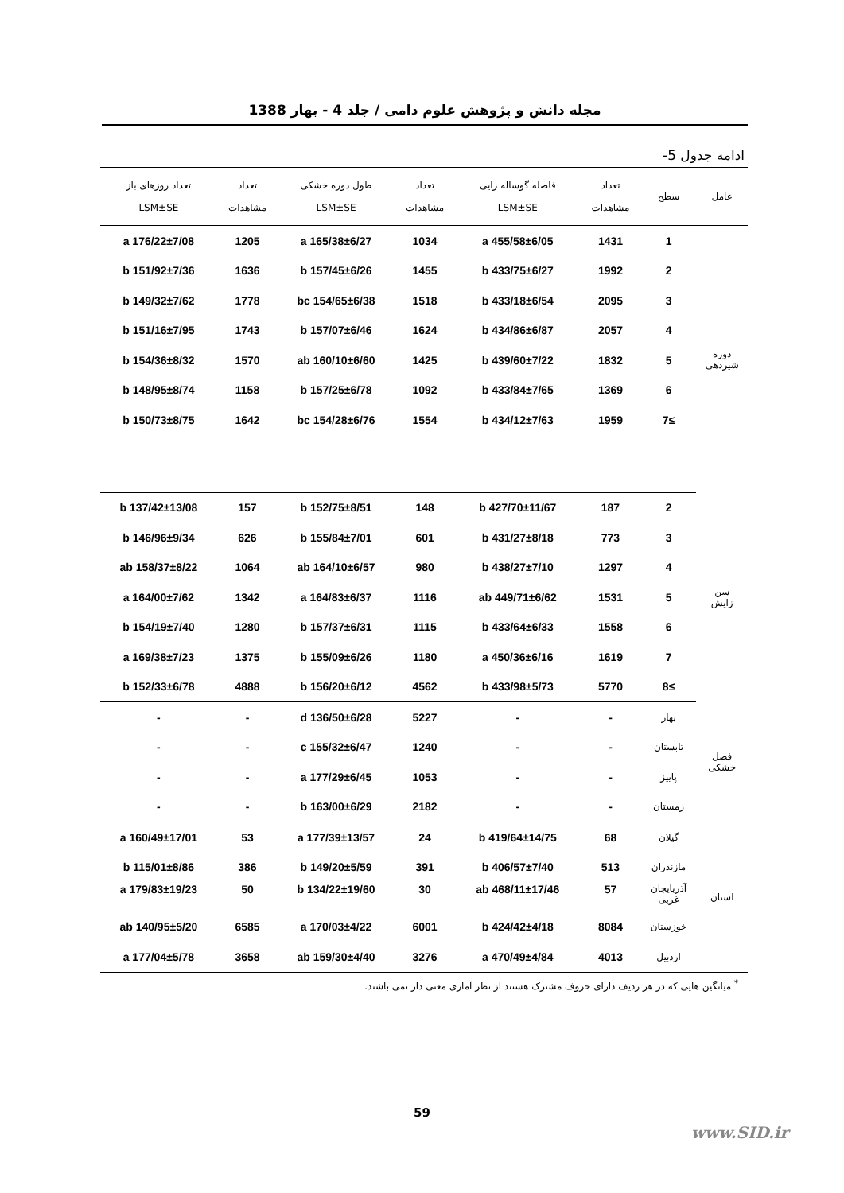مجله دانش و پژوهش علوم دامی / جلد 4 - بهار 1388
ادامه جدول 5-
| عامل | سطح | تعداد مشاهدات | فاصله گوساله زایی LSM±SE | تعداد مشاهدات | طول دوره خشکی LSM±SE | تعداد مشاهدات | تعداد روزهای باز LSM±SE |
| --- | --- | --- | --- | --- | --- | --- | --- |
| دوره شیردهی | 1 | 1431 | 455/58±6/05 a | 1034 | 165/38±6/27 a | 1205 | 176/22±7/08 a |
| | 2 | 1992 | 433/75±6/27 b | 1455 | 157/45±6/26 b | 1636 | 151/92±7/36 b |
| | 3 | 2095 | 433/18±6/54 b | 1518 | 154/65±6/38 bc | 1778 | 149/32±7/62 b |
| | 4 | 2057 | 434/86±6/87 b | 1624 | 157/07±6/46 b | 1743 | 151/16±7/95 b |
| | 5 | 1832 | 439/60±7/22 b | 1425 | 160/10±6/60 ab | 1570 | 154/36±8/32 b |
| | 6 | 1369 | 433/84±7/65 b | 1092 | 157/25±6/78 b | 1158 | 148/95±8/74 b |
| | ≥7 | 1959 | 434/12±7/63 b | 1554 | 154/28±6/76 bc | 1642 | 150/73±8/75 b |
| سن زایش | 2 | 187 | 427/70±11/67 b | 148 | 152/75±8/51 b | 157 | 137/42±13/08 b |
| | 3 | 773 | 431/27±8/18 b | 601 | 155/84±7/01 b | 626 | 146/96±9/34 b |
| | 4 | 1297 | 438/27±7/10 b | 980 | 164/10±6/57 ab | 1064 | 158/37±8/22 ab |
| | 5 | 1531 | 449/71±6/62 ab | 1116 | 164/83±6/37 a | 1342 | 164/00±7/62 a |
| | 6 | 1558 | 433/64±6/33 b | 1115 | 157/37±6/31 b | 1280 | 154/19±7/40 b |
| | 7 | 1619 | 450/36±6/16 a | 1180 | 155/09±6/26 b | 1375 | 169/38±7/23 a |
| | ≥8 | 5770 | 433/98±5/73 b | 4562 | 156/20±6/12 b | 4888 | 152/33±6/78 b |
| فصل خشکی | بهار | - | - | 5227 | 136/50±6/28 d | - | - |
| | تابستان | - | - | 1240 | 155/32±6/47 c | - | - |
| | پاییز | - | - | 1053 | 177/29±6/45 a | - | - |
| | زمستان | - | - | 2182 | 163/00±6/29 b | - | - |
| استان | گیلان | 68 | 419/64±14/75 b | 24 | 177/39±13/57 a | 53 | 160/49±17/01 a |
| | مازندران | 513 | 406/57±7/40 b | 391 | 149/20±5/59 b | 386 | 115/01±8/86 b |
| | آذربایجان غربی | 57 | 468/11±17/46 ab | 30 | 134/22±19/60 b | 50 | 179/83±19/23 a |
| | خوزستان | 8084 | 424/42±4/18 b | 6001 | 170/03±4/22 a | 6585 | 140/95±5/20 ab |
| | اردبیل | 4013 | 470/49±4/84 a | 3276 | 159/30±4/40 ab | 3658 | 177/04±5/78 a |
<sup>*</sup> میانگین هایی که در هر ردیف دارای حروف مشترک هستند از نظر آماری معنی دار نمی باشند.
59
www.SID.ir